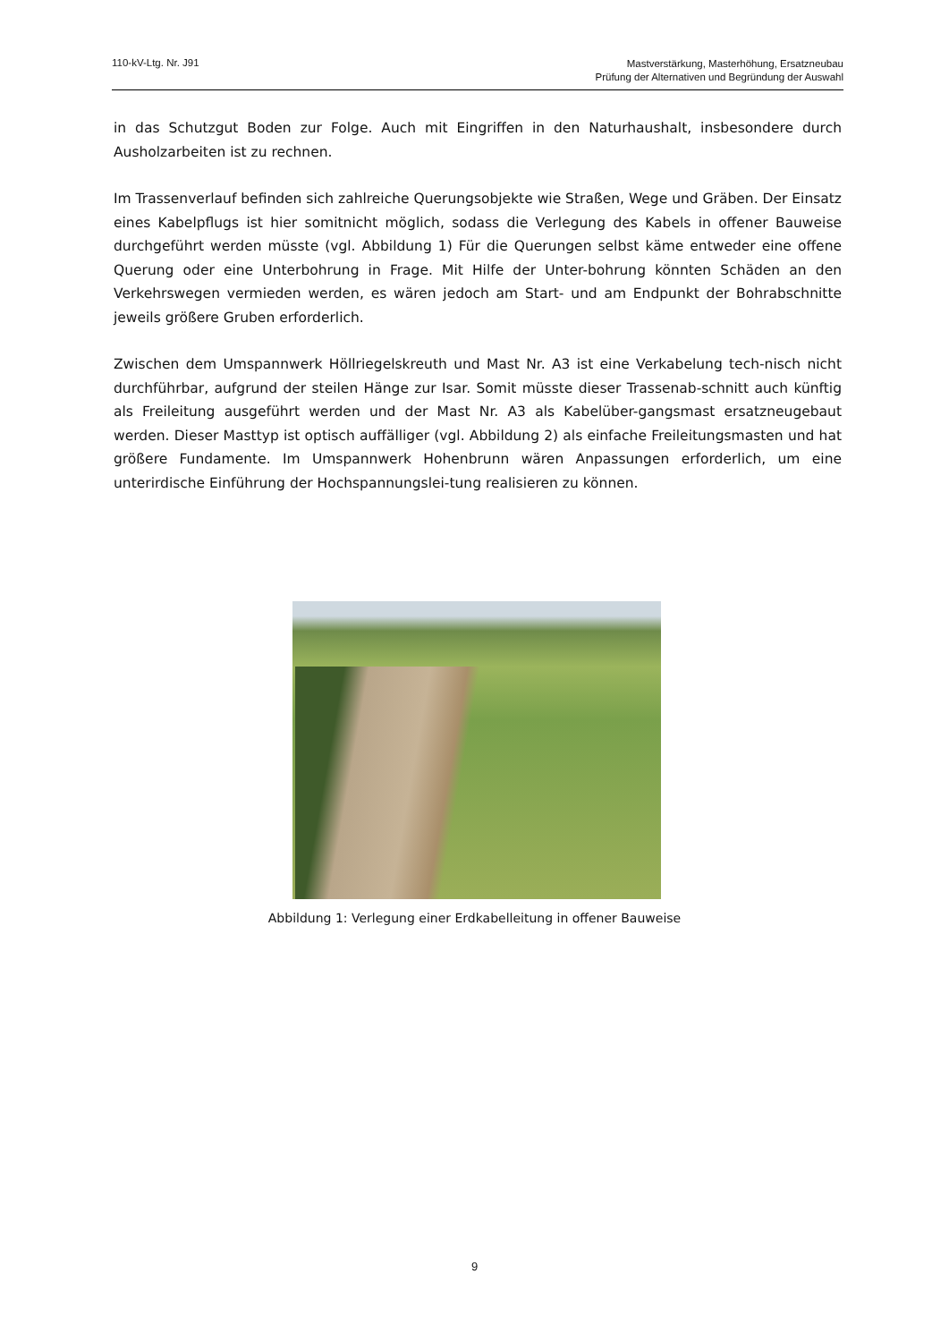110-kV-Ltg. Nr. J91
Mastverstärkung, Masterhöhung, Ersatzneubau
Prüfung der Alternativen und Begründung der Auswahl
in das Schutzgut Boden zur Folge. Auch mit Eingriffen in den Naturhaushalt, insbesondere durch Ausholzarbeiten ist zu rechnen.
Im Trassenverlauf befinden sich zahlreiche Querungsobjekte wie Straßen, Wege und Gräben. Der Einsatz eines Kabelpflugs ist hier somitnicht möglich, sodass die Verlegung des Kabels in offener Bauweise durchgeführt werden müsste (vgl. Abbildung 1) Für die Querungen selbst käme entweder eine offene Querung oder eine Unterbohrung in Frage. Mit Hilfe der Unter-bohrung könnten Schäden an den Verkehrswegen vermieden werden, es wären jedoch am Start- und am Endpunkt der Bohrabschnitte jeweils größere Gruben erforderlich.
Zwischen dem Umspannwerk Höllriegelskreuth und Mast Nr. A3 ist eine Verkabelung tech-nisch nicht durchführbar, aufgrund der steilen Hänge zur Isar. Somit müsste dieser Trassenab-schnitt auch künftig als Freileitung ausgeführt werden und der Mast Nr. A3 als Kabelüber-gangsmast ersatzneugebaut werden. Dieser Masttyp ist optisch auffälliger (vgl. Abbildung 2) als einfache Freileitungsmasten und hat größere Fundamente. Im Umspannwerk Hohenbrunn wären Anpassungen erforderlich, um eine unterirdische Einführung der Hochspannungslei-tung realisieren zu können.
Abbildung 1: Verlegung einer Erdkabelleitung in offener Bauweise
9